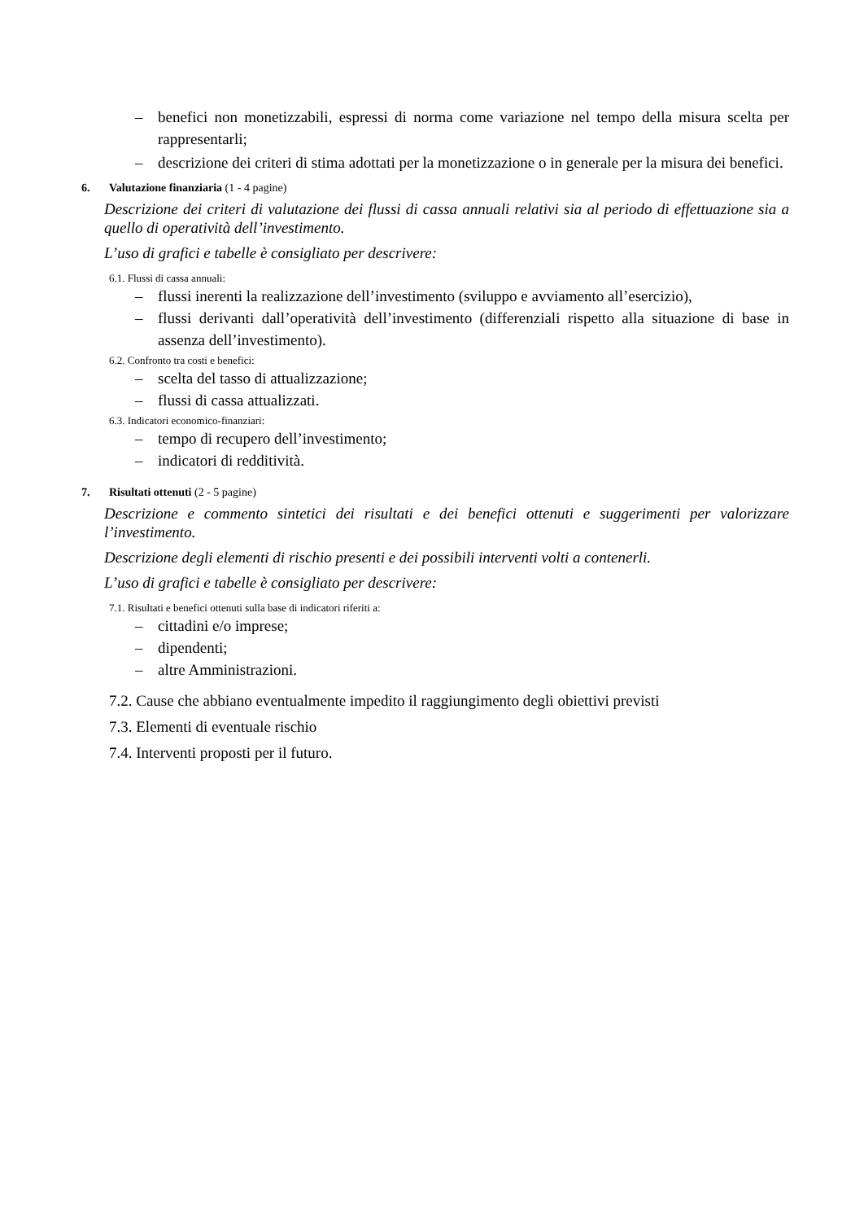– benefici non monetizzabili, espressi di norma come variazione nel tempo della misura scelta per rappresentarli;
– descrizione dei criteri di stima adottati per la monetizzazione o in generale per la misura dei benefici.
6. Valutazione finanziaria (1 - 4 pagine)
Descrizione dei criteri di valutazione dei flussi di cassa annuali relativi sia al periodo di effettuazione sia a quello di operatività dell’investimento.
L’uso di grafici e tabelle è consigliato per descrivere:
6.1. Flussi di cassa annuali:
– flussi inerenti la realizzazione dell’investimento (sviluppo e avviamento all’esercizio),
– flussi derivanti dall’operatività dell’investimento (differenziali rispetto alla situazione di base in assenza dell’investimento).
6.2. Confronto tra costi e benefici:
– scelta del tasso di attualizzazione;
– flussi di cassa attualizzati.
6.3. Indicatori economico-finanziari:
– tempo di recupero dell’investimento;
– indicatori di redditività.
7. Risultati ottenuti (2 - 5 pagine)
Descrizione e commento sintetici dei risultati e dei benefici ottenuti e suggerimenti per valorizzare l’investimento.
Descrizione degli elementi di rischio presenti e dei possibili interventi volti a contenerli.
L’uso di grafici e tabelle è consigliato per descrivere:
7.1. Risultati e benefici ottenuti sulla base di indicatori riferiti a:
– cittadini e/o imprese;
– dipendenti;
– altre Amministrazioni.
7.2. Cause che abbiano eventualmente impedito il raggiungimento degli obiettivi previsti
7.3. Elementi di eventuale rischio
7.4. Interventi proposti per il futuro.